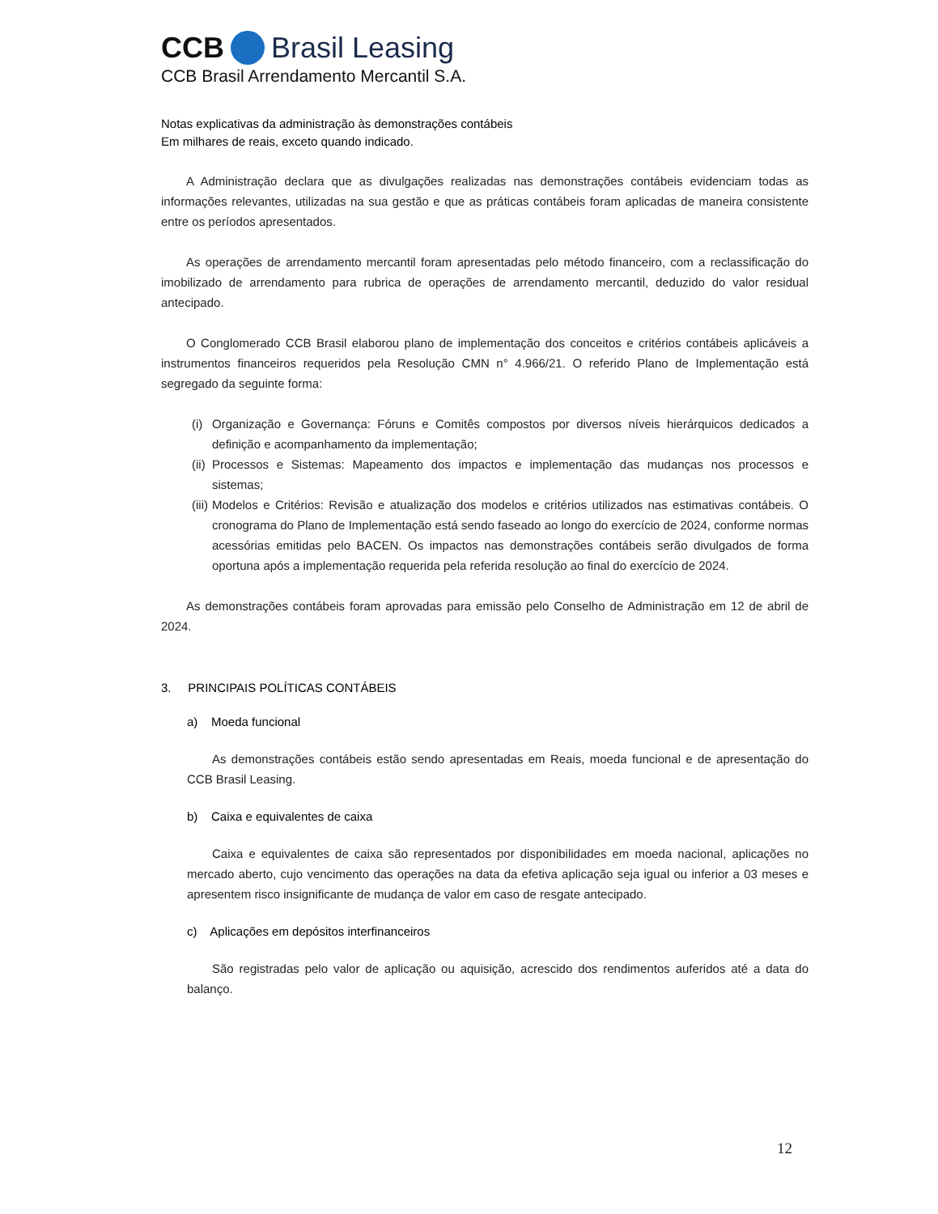CCB Brasil Leasing
CCB Brasil Arrendamento Mercantil S.A.
Notas explicativas da administração às demonstrações contábeis
Em milhares de reais, exceto quando indicado.
A Administração declara que as divulgações realizadas nas demonstrações contábeis evidenciam todas as informações relevantes, utilizadas na sua gestão e que as práticas contábeis foram aplicadas de maneira consistente entre os períodos apresentados.
As operações de arrendamento mercantil foram apresentadas pelo método financeiro, com a reclassificação do imobilizado de arrendamento para rubrica de operações de arrendamento mercantil, deduzido do valor residual antecipado.
O Conglomerado CCB Brasil elaborou plano de implementação dos conceitos e critérios contábeis aplicáveis a instrumentos financeiros requeridos pela Resolução CMN n° 4.966/21. O referido Plano de Implementação está segregado da seguinte forma:
(i) Organização e Governança: Fóruns e Comitês compostos por diversos níveis hierárquicos dedicados a definição e acompanhamento da implementação;
(ii) Processos e Sistemas: Mapeamento dos impactos e implementação das mudanças nos processos e sistemas;
(iii) Modelos e Critérios: Revisão e atualização dos modelos e critérios utilizados nas estimativas contábeis. O cronograma do Plano de Implementação está sendo faseado ao longo do exercício de 2024, conforme normas acessórias emitidas pelo BACEN. Os impactos nas demonstrações contábeis serão divulgados de forma oportuna após a implementação requerida pela referida resolução ao final do exercício de 2024.
As demonstrações contábeis foram aprovadas para emissão pelo Conselho de Administração em 12 de abril de 2024.
3. PRINCIPAIS POLÍTICAS CONTÁBEIS
a) Moeda funcional
As demonstrações contábeis estão sendo apresentadas em Reais, moeda funcional e de apresentação do CCB Brasil Leasing.
b) Caixa e equivalentes de caixa
Caixa e equivalentes de caixa são representados por disponibilidades em moeda nacional, aplicações no mercado aberto, cujo vencimento das operações na data da efetiva aplicação seja igual ou inferior a 03 meses e apresentem risco insignificante de mudança de valor em caso de resgate antecipado.
c) Aplicações em depósitos interfinanceiros
São registradas pelo valor de aplicação ou aquisição, acrescido dos rendimentos auferidos até a data do balanço.
12